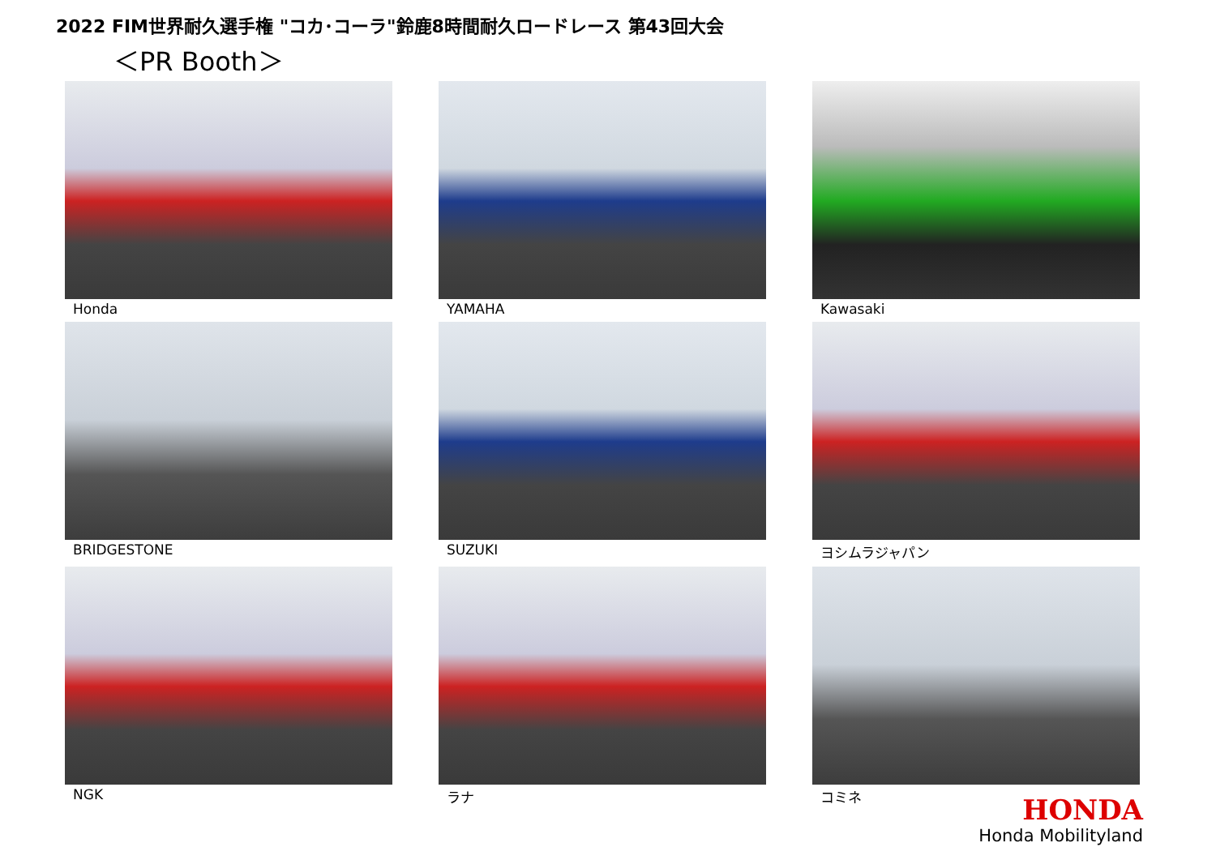2022 FIM世界耐久選手権 "コカ･コーラ"鈴鹿8時間耐久ロードレース 第43回大会
＜PR Booth＞
Honda
YAMAHA
Kawasaki
BRIDGESTONE
SUZUKI
ヨシムラジャパン
NGK
ラナ
コミネ
HONDA
Honda Mobilityland